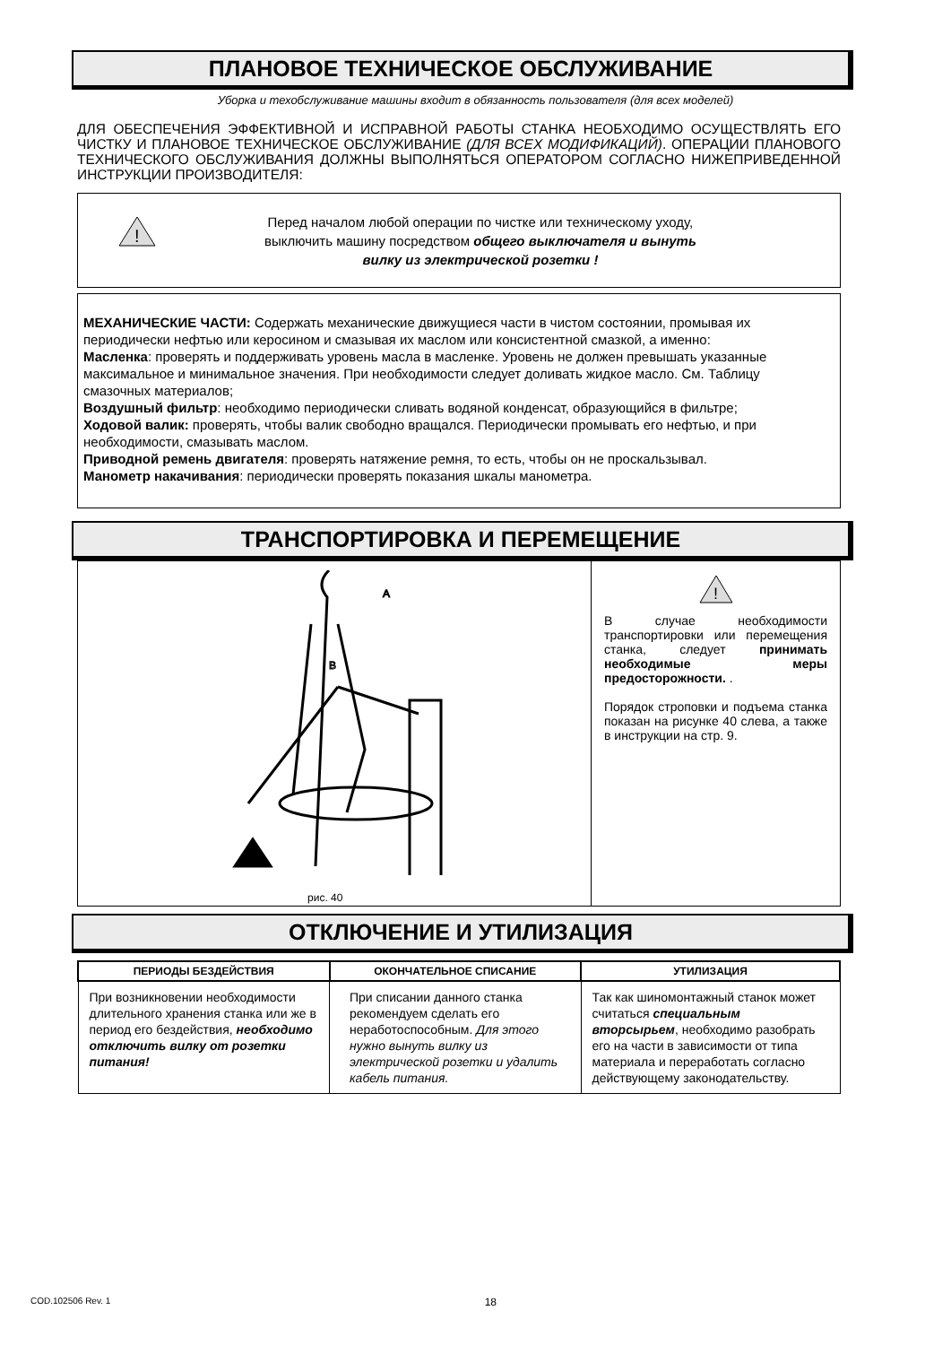ПЛАНОВОЕ ТЕХНИЧЕСКОЕ ОБСЛУЖИВАНИЕ
Уборка и техобслуживание машины входит в обязанность пользователя (для всех моделей)
ДЛЯ ОБЕСПЕЧЕНИЯ ЭФФЕКТИВНОЙ И ИСПРАВНОЙ РАБОТЫ СТАНКА НЕОБХОДИМО ОСУЩЕСТВЛЯТЬ ЕГО ЧИСТКУ И ПЛАНОВОЕ ТЕХНИЧЕСКОЕ ОБСЛУЖИВАНИЕ (ДЛЯ ВСЕХ МОДИФИКАЦИЙ). ОПЕРАЦИИ ПЛАНОВОГО ТЕХНИЧЕСКОГО ОБСЛУЖИВАНИЯ ДОЛЖНЫ ВЫПОЛНЯТЬСЯ ОПЕРАТОРОМ СОГЛАСНО НИЖЕПРИВЕДЕННОЙ ИНСТРУКЦИИ ПРОИЗВОДИТЕЛЯ:
!
Перед началом любой операции по чистке или техническому уходу,
выключить машину посредством общего выключателя и вынуть
вилку из электрической розетки !
МЕХАНИЧЕСКИЕ ЧАСТИ: Содержать механические движущиеся части в чистом состоянии, промывая их периодически нефтью или керосином и смазывая их маслом или консистентной смазкой, а именно:
Масленка: проверять и поддерживать уровень масла в масленке. Уровень не должен превышать указанные максимальное и минимальное значения. При необходимости следует доливать жидкое масло. См. Таблицу смазочных материалов;
Воздушный фильтр: необходимо периодически сливать водяной конденсат, образующийся в фильтре;
Ходовой валик: проверять, чтобы валик свободно вращался. Периодически промывать его нефтью, и при необходимости, смазывать маслом.
Приводной ремень двигателя: проверять натяжение ремня, то есть, чтобы он не проскальзывал.
Манометр накачивания: периодически проверять показания шкалы манометра.
ТРАНСПОРТИРОВКА И ПЕРЕМЕЩЕНИЕ
A
B
рис. 40
!
В случае необходимости транспортировки или перемещения станка, следует принимать необходимые меры предосторожности. .
Порядок строповки и подъема станка показан на рисунке 40 слева, а также в инструкции на стр. 9.
ОТКЛЮЧЕНИЕ И УТИЛИЗАЦИЯ
| ПЕРИОДЫ БЕЗДЕЙСТВИЯ | ОКОНЧАТЕЛЬНОЕ СПИСАНИЕ | УТИЛИЗАЦИЯ |
| --- | --- | --- |
| При возникновении необходимости длительного хранения станка или же в период его бездействия, необходимо отключить вилку от розетки питания! | При списании данного станка рекомендуем сделать его неработоспособным. Для этого нужно вынуть вилку из электрической розетки и удалить кабель питания. | Так как шиномонтажный станок может считаться специальным вторсырьем , необходимо разобрать его на части в зависимости от типа материала и переработать согласно действующему законодательству. |
COD.102506 Rev. 1 18